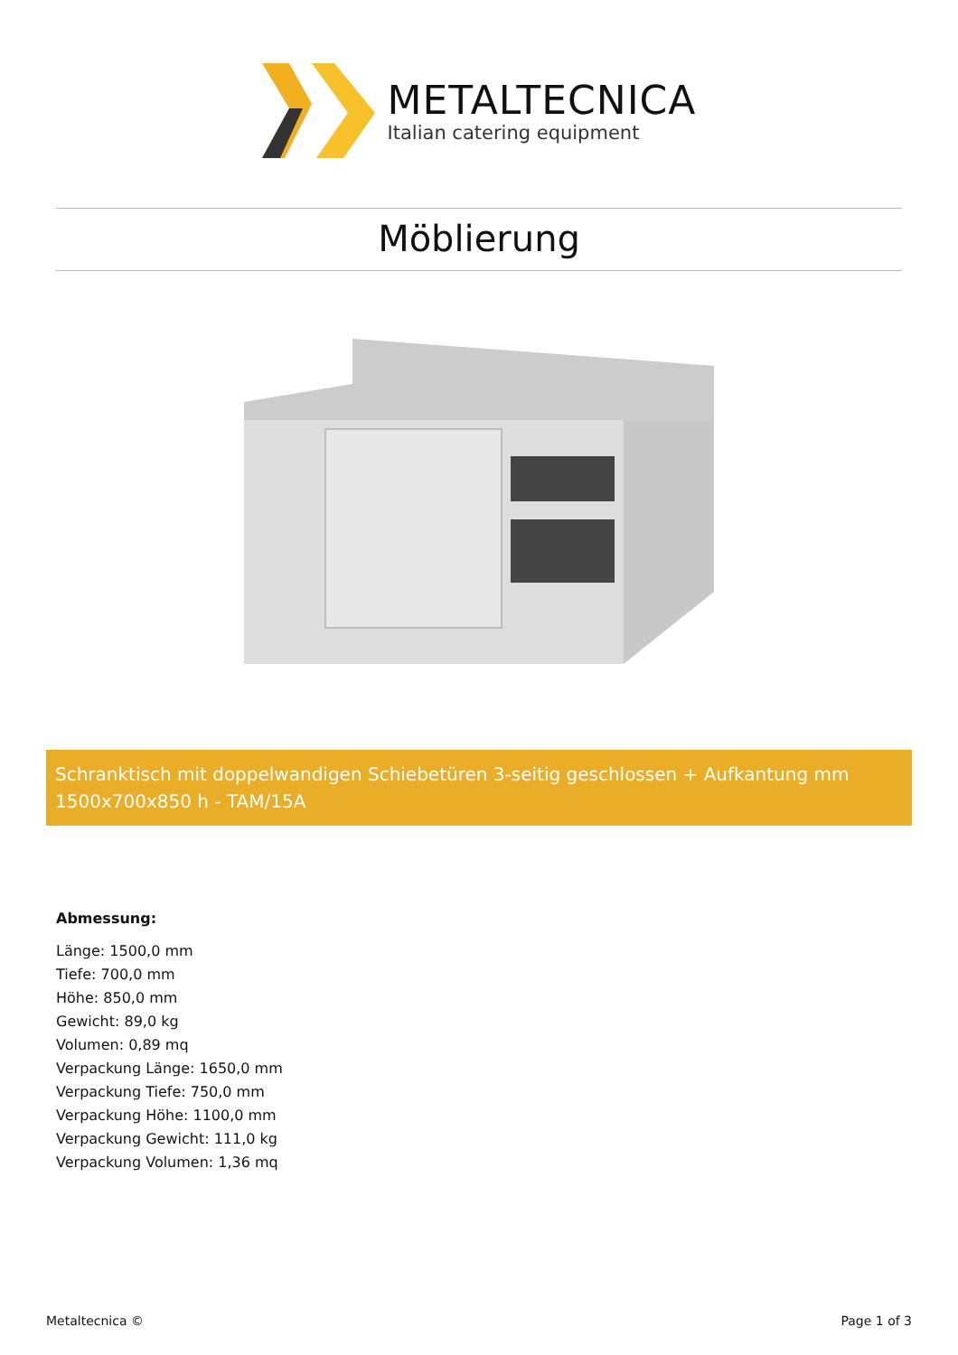METALTECNICA
Italian catering equipment
Möblierung
Schranktisch mit doppelwandigen Schiebetüren 3-seitig geschlossen + Aufkantung mm 1500x700x850 h - TAM/15A
Abmessung:
Länge: 1500,0 mm
Tiefe: 700,0 mm
Höhe: 850,0 mm
Gewicht: 89,0 kg
Volumen: 0,89 mq
Verpackung Länge: 1650,0 mm
Verpackung Tiefe: 750,0 mm
Verpackung Höhe: 1100,0 mm
Verpackung Gewicht: 111,0 kg
Verpackung Volumen: 1,36 mq
Metaltecnica © Page 1 of 3